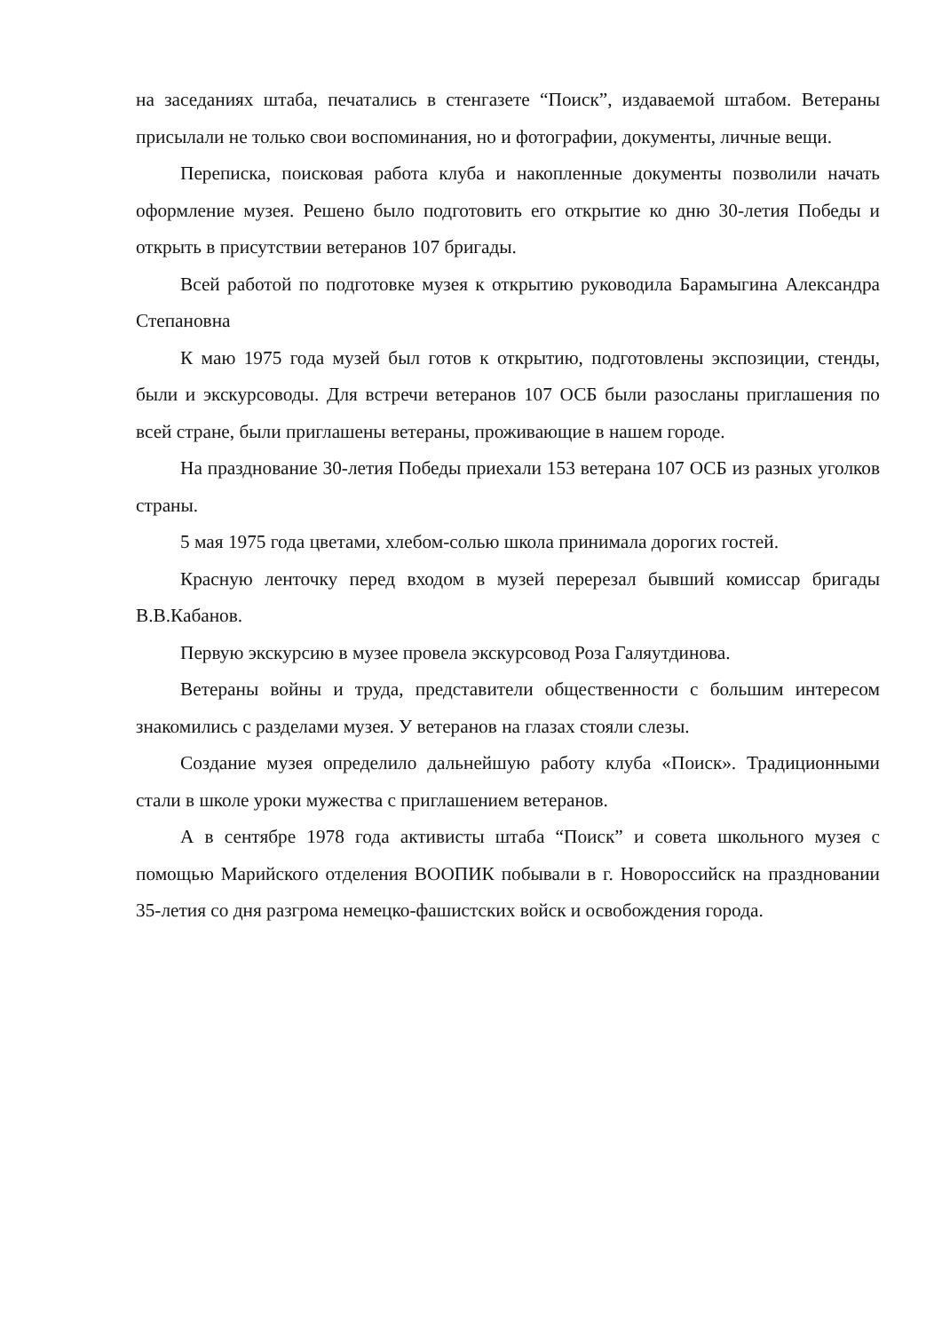на заседаниях штаба, печатались в стенгазете “Поиск”, издаваемой штабом. Ветераны присылали не только свои воспоминания, но и фотографии, документы, личные вещи.
Переписка, поисковая работа клуба и накопленные документы позволили начать оформление музея. Решено было подготовить его открытие ко дню 30-летия Победы и открыть в присутствии ветеранов 107 бригады.
Всей работой по подготовке музея к открытию руководила Барамыгина Александра Степановна
К маю 1975 года музей был готов к открытию, подготовлены экспозиции, стенды, были и экскурсоводы. Для встречи ветеранов 107 ОСБ были разосланы приглашения по всей стране, были приглашены ветераны, проживающие в нашем городе.
На празднование 30-летия Победы приехали 153 ветерана 107 ОСБ из разных уголков страны.
5 мая 1975 года цветами, хлебом-солью школа принимала дорогих гостей.
Красную ленточку перед входом в музей перерезал бывший комиссар бригады В.В.Кабанов.
Первую экскурсию в музее провела экскурсовод Роза Галяутдинова.
Ветераны войны и труда, представители общественности с большим интересом знакомились с разделами музея. У ветеранов на глазах стояли слезы.
Создание музея определило дальнейшую работу клуба «Поиск». Традиционными стали в школе уроки мужества с приглашением ветеранов.
А в сентябре 1978 года активисты штаба “Поиск” и совета школьного музея с помощью Марийского отделения ВООПИК побывали в г. Новороссийск на праздновании 35-летия со дня разгрома немецко-фашистских войск и освобождения города.